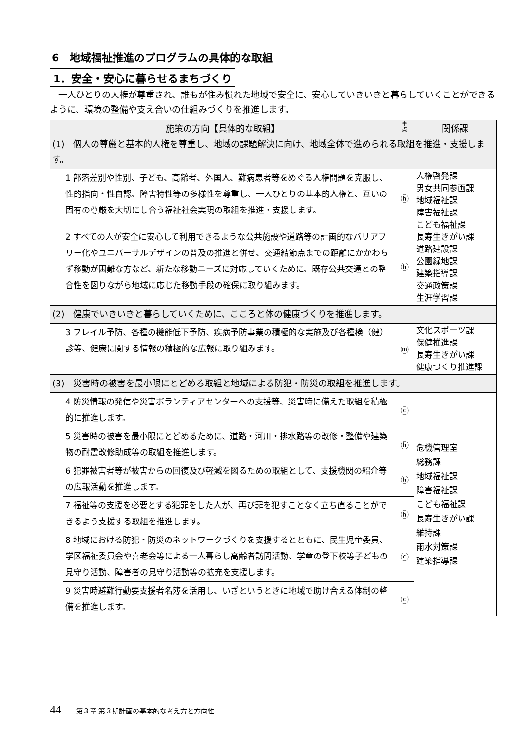6　地域福祉推進のプログラムの具体的な取組
1．安全・安心に暮らせるまちづくり
一人ひとりの人権が尊重され、誰もが住み慣れた地域で安全に、安心していきいきと暮らしていくことができるように、環境の整備や支え合いの仕組みづくりを推進します。
| 施策の方向【具体的な取組】 | | 重 点 | 関係課 |
| --- | --- | --- | --- |
| (1) 個人の尊厳と基本的人権を尊重し、地域の課題解決に向け、地域全体で進められる取組を推進・支援します。 | | | |
| | 1 部落差別や性別、子ども、高齢者、外国人、難病患者等をめぐる人権問題を克服し、性的指向・性自認、障害特性等の多様性を尊重し、一人ひとりの基本的人権と、互いの固有の尊厳を大切にし合う福祉社会実現の取組を推進・支援します。 | ⓗ | 人権啓発課 男女共同参画課 地域福祉課 障害福祉課 こども福祉課 長寿生きがい課 道路建設課 公園緑地課 建築指導課 交通政策課 生涯学習課 |
| | 2 すべての人が安全に安心して利用できるような公共施設や道路等の計画的なバリアフリー化やユニバーサルデザインの普及の推進と併せ、交通結節点までの距離にかかわらず移動が困難な方など、新たな移動ニーズに対応していくために、既存公共交通との整合性を図りながら地域に応じた移動手段の確保に取り組みます。 | ⓗ | |
| (2) 健康でいきいきと暮らしていくために、こころと体の健康づくりを推進します。 | | | |
| | 3 フレイル予防、各種の機能低下予防、疾病予防事業の積極的な実施及び各種検（健）診等、健康に関する情報の積極的な広報に取り組みます。 | ⓜ | 文化スポーツ課 保健推進課 長寿生きがい課 健康づくり推進課 |
| (3) 災害時の被害を最小限にとどめる取組と地域による防犯・防災の取組を推進します。 | | | |
| | 4 防災情報の発信や災害ボランティアセンターへの支援等、災害時に備えた取組を積極的に推進します。 | ⓒ | 危機管理室 総務課 地域福祉課 障害福祉課 こども福祉課 長寿生きがい課 維持課 雨水対策課 建築指導課 |
| | 5 災害時の被害を最小限にとどめるために、道路・河川・排水路等の改修・整備や建築物の耐震改修助成等の取組を推進します。 | ⓗ | |
| | 6 犯罪被害者等が被害からの回復及び軽減を図るための取組として、支援機関の紹介等の広報活動を推進します。 | ⓗ | |
| | 7 福祉等の支援を必要とする犯罪をした人が、再び罪を犯すことなく立ち直ることができるよう支援する取組を推進します。 | ⓗ | |
| | 8 地域における防犯・防災のネットワークづくりを支援するとともに、民生児童委員、学区福祉委員会や喜老会等による一人暮らし高齢者訪問活動、学童の登下校等子どもの見守り活動、障害者の見守り活動等の拡充を支援します。 | ⓒ | |
| | 9 災害時避難行動要支援者名簿を活用し、いざというときに地域で助け合える体制の整備を推進します。 | ⓒ | |
44 第３章 第３期計画の基本的な考え方と方向性